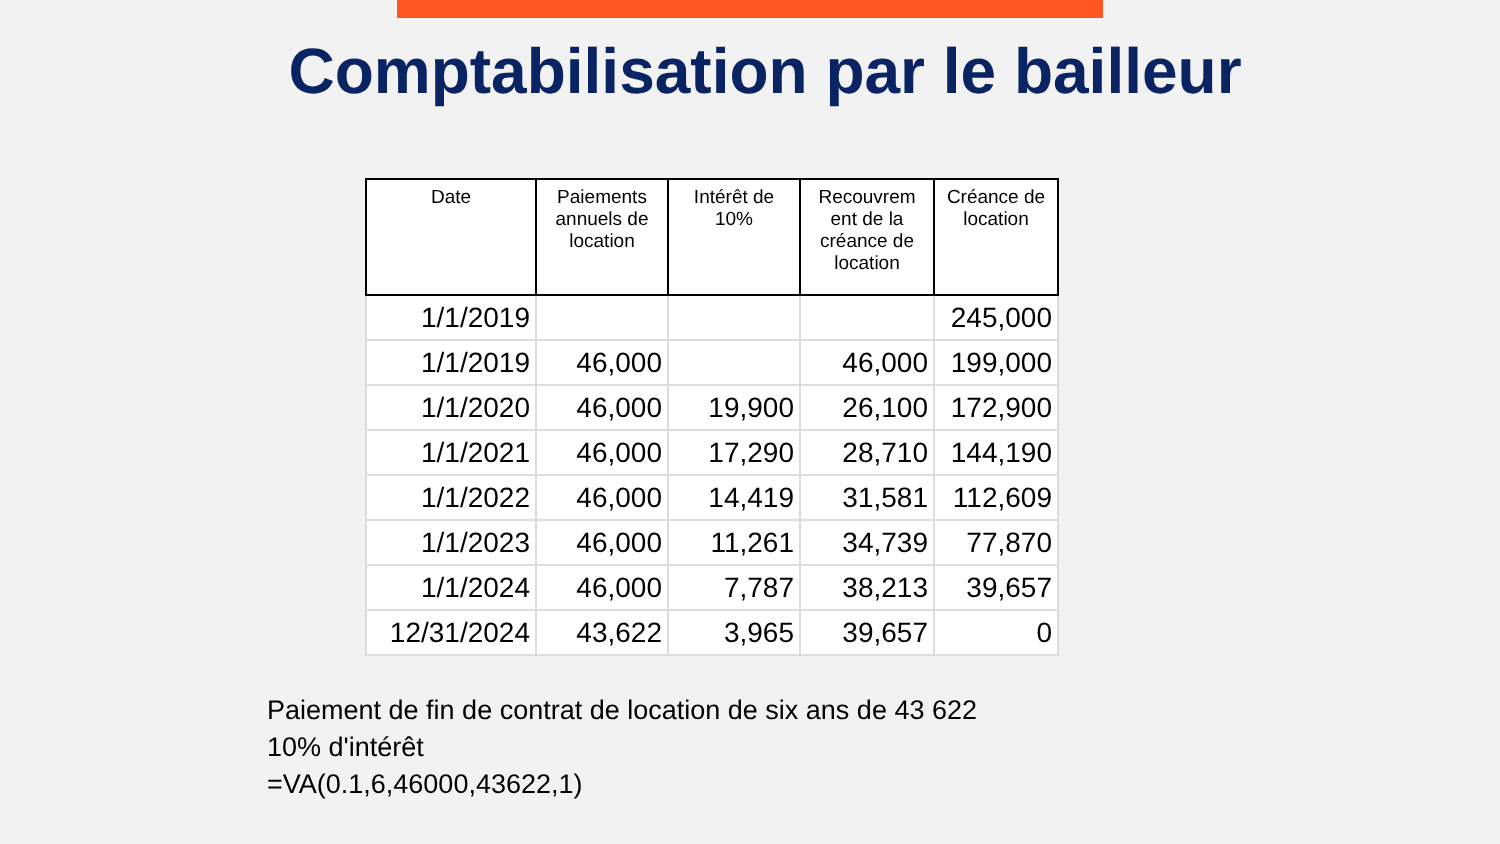Comptabilisation par le bailleur
| Date | Paiements annuels de location | Intérêt de 10% | Recouvrem ent de la créance de location | Créance de location |
| --- | --- | --- | --- | --- |
| 1/1/2019 | | | | 245,000 |
| 1/1/2019 | 46,000 | | 46,000 | 199,000 |
| 1/1/2020 | 46,000 | 19,900 | 26,100 | 172,900 |
| 1/1/2021 | 46,000 | 17,290 | 28,710 | 144,190 |
| 1/1/2022 | 46,000 | 14,419 | 31,581 | 112,609 |
| 1/1/2023 | 46,000 | 11,261 | 34,739 | 77,870 |
| 1/1/2024 | 46,000 | 7,787 | 38,213 | 39,657 |
| 12/31/2024 | 43,622 | 3,965 | 39,657 | 0 |
Paiement de fin de contrat de location de six ans de 43 622
10% d'intérêt
=VA(0.1,6,46000,43622,1)